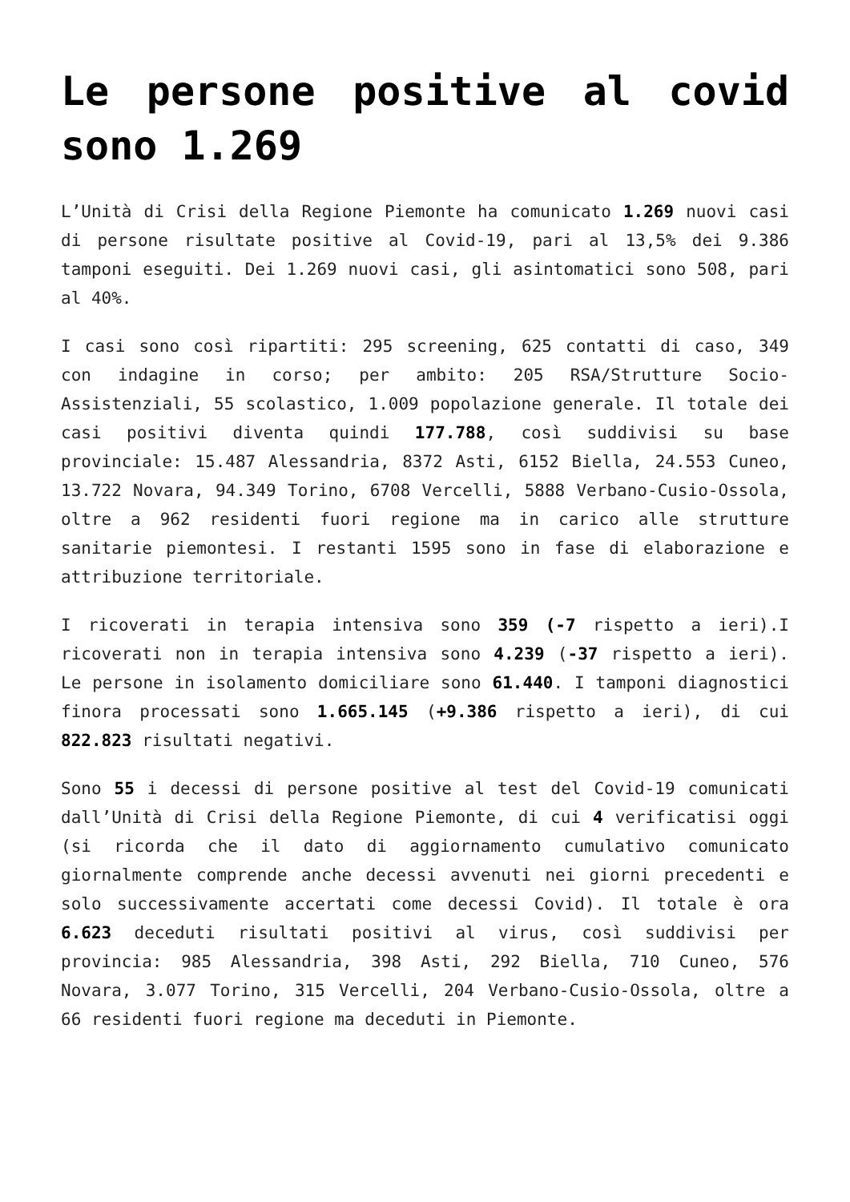Le persone positive al covid sono 1.269
L’Unità di Crisi della Regione Piemonte ha comunicato 1.269 nuovi casi di persone risultate positive al Covid-19, pari al 13,5% dei 9.386 tamponi eseguiti. Dei 1.269 nuovi casi, gli asintomatici sono 508, pari al 40%.
I casi sono così ripartiti: 295 screening, 625 contatti di caso, 349 con indagine in corso; per ambito: 205 RSA/Strutture Socio-Assistenziali, 55 scolastico, 1.009 popolazione generale. Il totale dei casi positivi diventa quindi 177.788, così suddivisi su base provinciale: 15.487 Alessandria, 8372 Asti, 6152 Biella, 24.553 Cuneo, 13.722 Novara, 94.349 Torino, 6708 Vercelli, 5888 Verbano-Cusio-Ossola, oltre a 962 residenti fuori regione ma in carico alle strutture sanitarie piemontesi. I restanti 1595 sono in fase di elaborazione e attribuzione territoriale.
I ricoverati in terapia intensiva sono 359 (-7 rispetto a ieri).I ricoverati non in terapia intensiva sono 4.239 (-37 rispetto a ieri). Le persone in isolamento domiciliare sono 61.440. I tamponi diagnostici finora processati sono 1.665.145 (+9.386 rispetto a ieri), di cui 822.823 risultati negativi.
Sono 55 i decessi di persone positive al test del Covid-19 comunicati dall’Unità di Crisi della Regione Piemonte, di cui 4 verificatisi oggi (si ricorda che il dato di aggiornamento cumulativo comunicato giornalmente comprende anche decessi avvenuti nei giorni precedenti e solo successivamente accertati come decessi Covid). Il totale è ora 6.623 deceduti risultati positivi al virus, così suddivisi per provincia: 985 Alessandria, 398 Asti, 292 Biella, 710 Cuneo, 576 Novara, 3.077 Torino, 315 Vercelli, 204 Verbano-Cusio-Ossola, oltre a 66 residenti fuori regione ma deceduti in Piemonte.